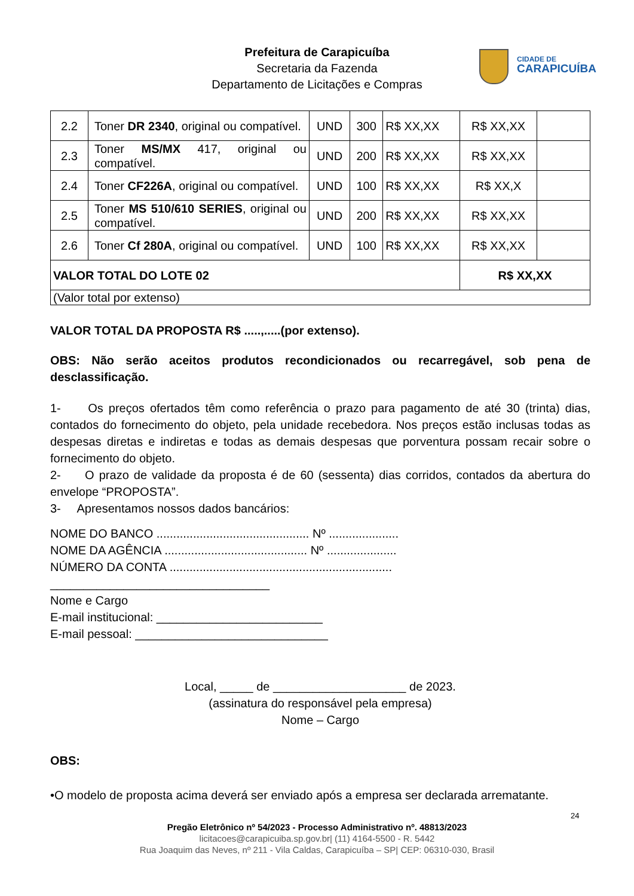Prefeitura de Carapicuíba
Secretaria da Fazenda
Departamento de Licitações e Compras
CIDADE DE
CARAPICUÍBA
| 2.2 | Toner DR 2340 , original ou compatível. | UND | 300 | R$ XX,XX | R$ XX,XX | |
| 2.3 | Toner MS/MX 417, original ou compatível. | UND | 200 | R$ XX,XX | R$ XX,XX | |
| 2.4 | Toner CF226A , original ou compatível. | UND | 100 | R$ XX,XX | R$ XX,X | |
| 2.5 | Toner MS 510/610 SERIES , original ou compatível. | UND | 200 | R$ XX,XX | R$ XX,XX | |
| 2.6 | Toner Cf 280A , original ou compatível. | UND | 100 | R$ XX,XX | R$ XX,XX | |
| VALOR TOTAL DO LOTE 02 | | | | | R$ XX,XX | |
| (Valor total por extenso) | | | | | | |
VALOR TOTAL DA PROPOSTA R$ .....,.....(por extenso).
OBS: Não serão aceitos produtos recondicionados ou recarregável, sob pena de desclassificação.
1- Os preços ofertados têm como referência o prazo para pagamento de até 30 (trinta) dias, contados do fornecimento do objeto, pela unidade recebedora. Nos preços estão inclusas todas as despesas diretas e indiretas e todas as demais despesas que porventura possam recair sobre o fornecimento do objeto.
2- O prazo de validade da proposta é de 60 (sessenta) dias corridos, contados da abertura do envelope “PROPOSTA”.
3- Apresentamos nossos dados bancários:
NOME DO BANCO .............................................. Nº .....................
NOME DA AGÊNCIA ........................................... Nº .....................
NÚMERO DA CONTA ...................................................................
_________________________________
Nome e Cargo
E-mail institucional: _________________________
E-mail pessoal: _____________________________
Local, _____ de ____________________ de 2023.
(assinatura do responsável pela empresa)
Nome – Cargo
OBS:
•O modelo de proposta acima deverá ser enviado após a empresa ser declarada arrematante.
24
Pregão Eletrônico nº 54/2023 - Processo Administrativo nº. 48813/2023
licitacoes@carapicuiba.sp.gov.br| (11) 4164-5500 - R. 5442
Rua Joaquim das Neves, nº 211 - Vila Caldas, Carapicuíba – SP| CEP: 06310-030, Brasil